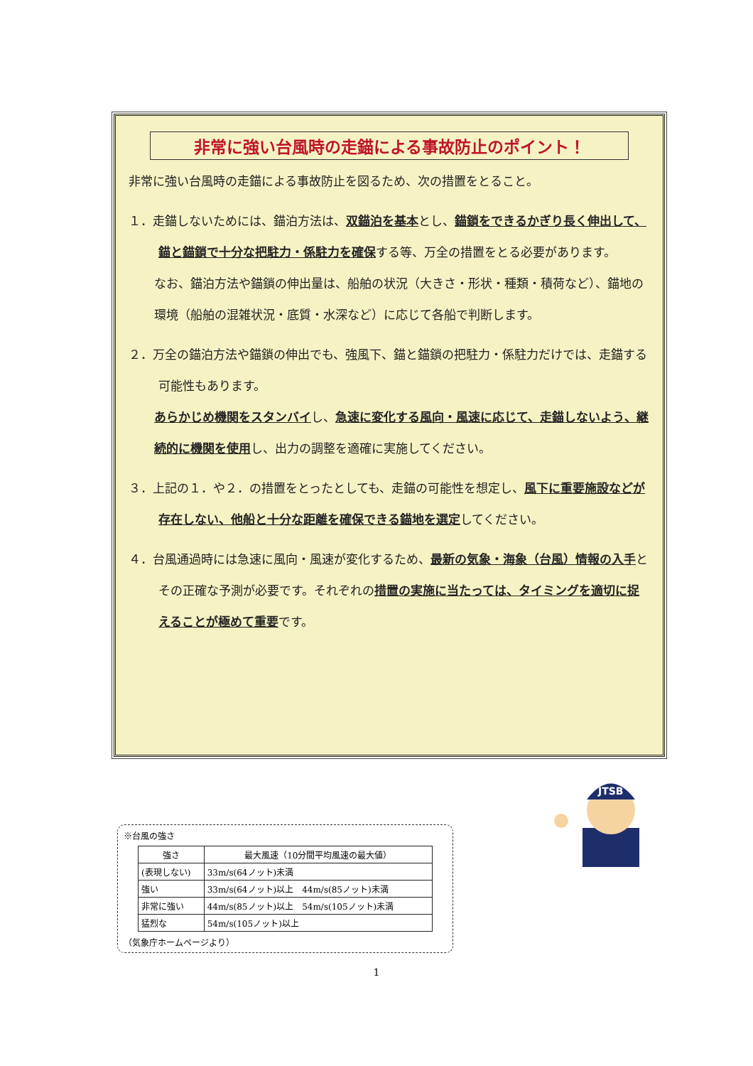非常に強い台風時の走錨による事故防止のポイント！
非常に強い台風時の走錨による事故防止を図るため、次の措置をとること。
１．走錨しないためには、錨泊方法は、双錨泊を基本とし、錨鎖をできるかぎり長く伸出して、錨と錨鎖で十分な把駐力・係駐力を確保する等、万全の措置をとる必要があります。
なお、錨泊方法や錨鎖の伸出量は、船舶の状況（大きさ・形状・種類・積荷など）、錨地の環境（船舶の混雑状況・底質・水深など）に応じて各船で判断します。
２．万全の錨泊方法や錨鎖の伸出でも、強風下、錨と錨鎖の把駐力・係駐力だけでは、走錨する可能性もあります。
あらかじめ機関をスタンバイし、急速に変化する風向・風速に応じて、走錨しないよう、継続的に機関を使用し、出力の調整を適確に実施してください。
３．上記の１．や２．の措置をとったとしても、走錨の可能性を想定し、風下に重要施設などが存在しない、他船と十分な距離を確保できる錨地を選定してください。
４．台風通過時には急速に風向・風速が変化するため、最新の気象・海象（台風）情報の入手とその正確な予測が必要です。それぞれの措置の実施に当たっては、タイミングを適切に捉えることが極めて重要です。
JTSB
※台風の強さ
| 強さ | 最大風速（10分間平均風速の最大値） |
| --- | --- |
| (表現しない) | 33m/s(64ノット)未満 |
| 強い | 33m/s(64ノット)以上 44m/s(85ノット)未満 |
| 非常に強い | 44m/s(85ノット)以上 54m/s(105ノット)未満 |
| 猛烈な | 54m/s(105ノット)以上 |
（気象庁ホームページより）
1